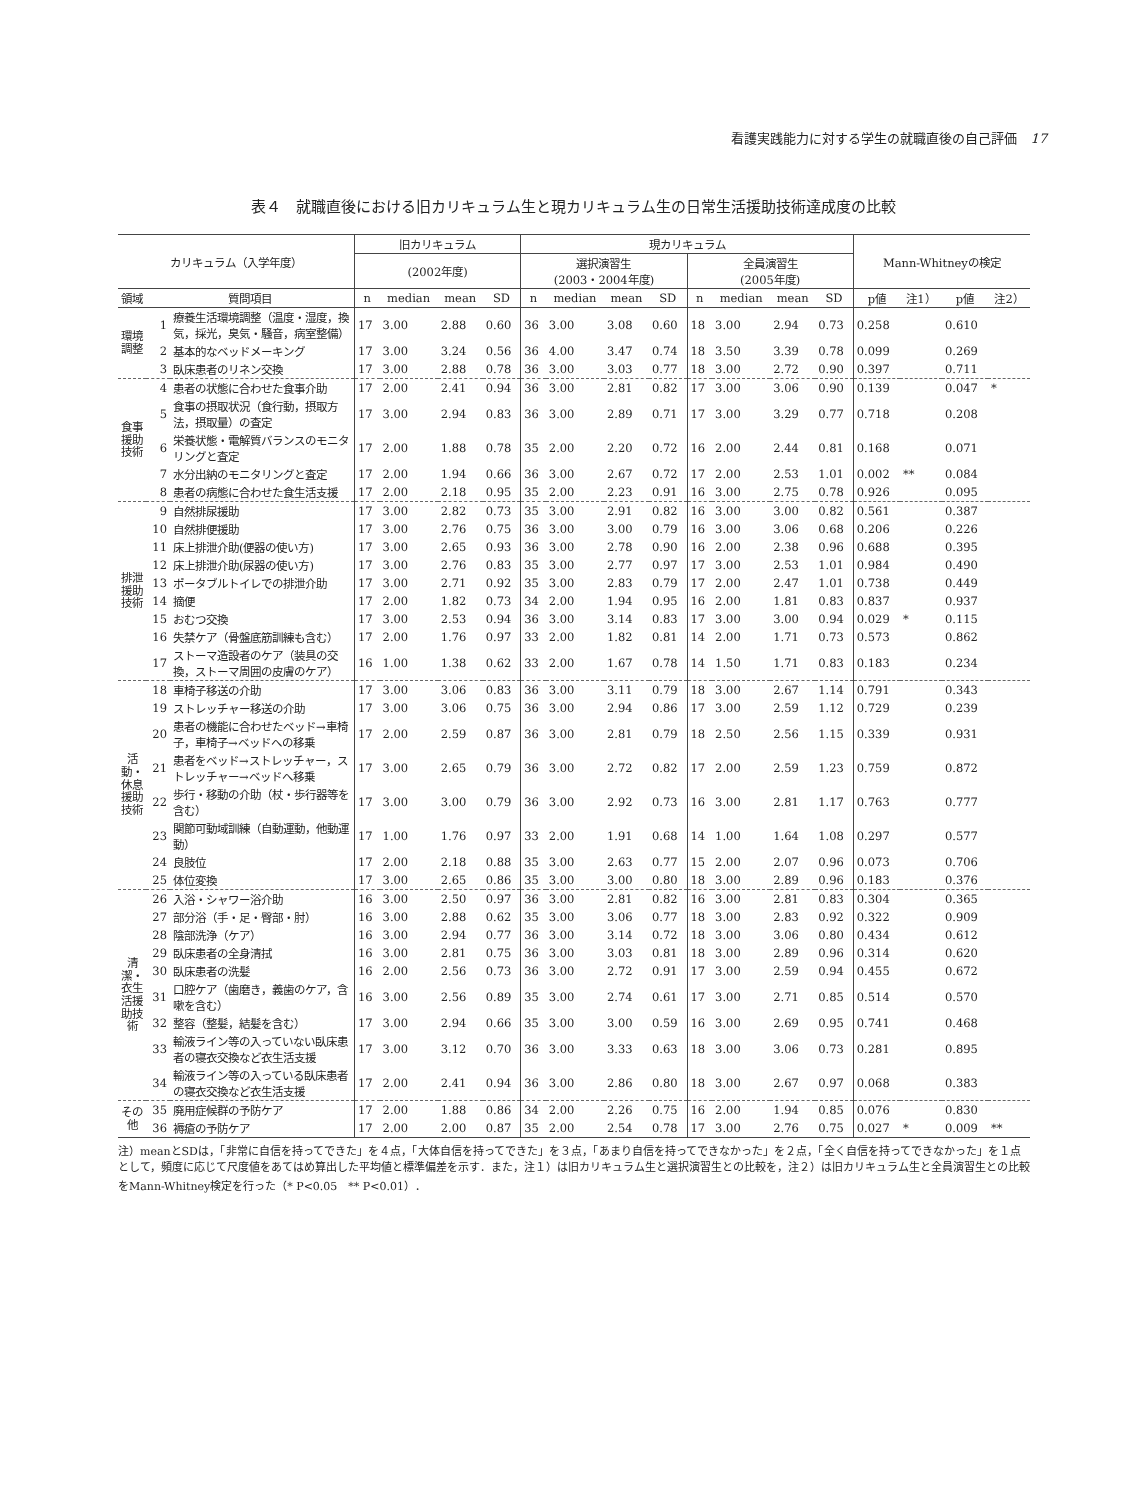看護実践能力に対する学生の就職直後の自己評価　17
表４　就職直後における旧カリキュラム生と現カリキュラム生の日常生活援助技術達成度の比較
| カリキュラム（入学年度） | | | 旧カリキュラム | | | | 現カリキュラム | | | | | | | | Mann-Whitneyの検定 | | | |
| --- | --- | --- | --- | --- | --- | --- | --- | --- | --- | --- | --- | --- | --- | --- | --- | --- | --- | --- |
| | | | (2002年度) | | | | 選択演習生 (2003・2004年度) | | | | 全員演習生 (2005年度) | | | | | | | |
| 領域 | 質問項目 | | n | median | mean | SD | n | median | mean | SD | n | median | mean | SD | p値 | 注1） | p値 | 注2） |
| 環境調整 | 1 | 療養生活環境調整（温度・湿度，換気，採光，臭気・騒音，病室整備） | 17 | 3.00 | 2.88 | 0.60 | 36 | 3.00 | 3.08 | 0.60 | 18 | 3.00 | 2.94 | 0.73 | 0.258 | | 0.610 | |
| | 2 | 基本的なベッドメーキング | 17 | 3.00 | 3.24 | 0.56 | 36 | 4.00 | 3.47 | 0.74 | 18 | 3.50 | 3.39 | 0.78 | 0.099 | | 0.269 | |
| | 3 | 臥床患者のリネン交換 | 17 | 3.00 | 2.88 | 0.78 | 36 | 3.00 | 3.03 | 0.77 | 18 | 3.00 | 2.72 | 0.90 | 0.397 | | 0.711 | |
| 食事援助技術 | 4 | 患者の状態に合わせた食事介助 | 17 | 2.00 | 2.41 | 0.94 | 36 | 3.00 | 2.81 | 0.82 | 17 | 3.00 | 3.06 | 0.90 | 0.139 | | 0.047 | * |
| | 5 | 食事の摂取状況（食行動，摂取方法，摂取量）の査定 | 17 | 3.00 | 2.94 | 0.83 | 36 | 3.00 | 2.89 | 0.71 | 17 | 3.00 | 3.29 | 0.77 | 0.718 | | 0.208 | |
| | 6 | 栄養状態・電解質バランスのモニタリングと査定 | 17 | 2.00 | 1.88 | 0.78 | 35 | 2.00 | 2.20 | 0.72 | 16 | 2.00 | 2.44 | 0.81 | 0.168 | | 0.071 | |
| | 7 | 水分出納のモニタリングと査定 | 17 | 2.00 | 1.94 | 0.66 | 36 | 3.00 | 2.67 | 0.72 | 17 | 2.00 | 2.53 | 1.01 | 0.002 | ** | 0.084 | |
| | 8 | 患者の病態に合わせた食生活支援 | 17 | 2.00 | 2.18 | 0.95 | 35 | 2.00 | 2.23 | 0.91 | 16 | 3.00 | 2.75 | 0.78 | 0.926 | | 0.095 | |
| 排泄援助技術 | 9 | 自然排尿援助 | 17 | 3.00 | 2.82 | 0.73 | 35 | 3.00 | 2.91 | 0.82 | 16 | 3.00 | 3.00 | 0.82 | 0.561 | | 0.387 | |
| | 10 | 自然排便援助 | 17 | 3.00 | 2.76 | 0.75 | 36 | 3.00 | 3.00 | 0.79 | 16 | 3.00 | 3.06 | 0.68 | 0.206 | | 0.226 | |
| | 11 | 床上排泄介助(便器の使い方) | 17 | 3.00 | 2.65 | 0.93 | 36 | 3.00 | 2.78 | 0.90 | 16 | 2.00 | 2.38 | 0.96 | 0.688 | | 0.395 | |
| | 12 | 床上排泄介助(尿器の使い方) | 17 | 3.00 | 2.76 | 0.83 | 35 | 3.00 | 2.77 | 0.97 | 17 | 3.00 | 2.53 | 1.01 | 0.984 | | 0.490 | |
| | 13 | ポータブルトイレでの排泄介助 | 17 | 3.00 | 2.71 | 0.92 | 35 | 3.00 | 2.83 | 0.79 | 17 | 2.00 | 2.47 | 1.01 | 0.738 | | 0.449 | |
| | 14 | 摘便 | 17 | 2.00 | 1.82 | 0.73 | 34 | 2.00 | 1.94 | 0.95 | 16 | 2.00 | 1.81 | 0.83 | 0.837 | | 0.937 | |
| | 15 | おむつ交換 | 17 | 3.00 | 2.53 | 0.94 | 36 | 3.00 | 3.14 | 0.83 | 17 | 3.00 | 3.00 | 0.94 | 0.029 | * | 0.115 | |
| | 16 | 失禁ケア（骨盤底筋訓練も含む） | 17 | 2.00 | 1.76 | 0.97 | 33 | 2.00 | 1.82 | 0.81 | 14 | 2.00 | 1.71 | 0.73 | 0.573 | | 0.862 | |
| | 17 | ストーマ造設者のケア（装具の交換，ストーマ周囲の皮膚のケア） | 16 | 1.00 | 1.38 | 0.62 | 33 | 2.00 | 1.67 | 0.78 | 14 | 1.50 | 1.71 | 0.83 | 0.183 | | 0.234 | |
| 活動・休息援助技術 | 18 | 車椅子移送の介助 | 17 | 3.00 | 3.06 | 0.83 | 36 | 3.00 | 3.11 | 0.79 | 18 | 3.00 | 2.67 | 1.14 | 0.791 | | 0.343 | |
| | 19 | ストレッチャー移送の介助 | 17 | 3.00 | 3.06 | 0.75 | 36 | 3.00 | 2.94 | 0.86 | 17 | 3.00 | 2.59 | 1.12 | 0.729 | | 0.239 | |
| | 20 | 患者の機能に合わせたベッド→車椅子，車椅子→ベッドへの移乗 | 17 | 2.00 | 2.59 | 0.87 | 36 | 3.00 | 2.81 | 0.79 | 18 | 2.50 | 2.56 | 1.15 | 0.339 | | 0.931 | |
| | 21 | 患者をベッド→ストレッチャー，ストレッチャー→ベッドへ移乗 | 17 | 3.00 | 2.65 | 0.79 | 36 | 3.00 | 2.72 | 0.82 | 17 | 2.00 | 2.59 | 1.23 | 0.759 | | 0.872 | |
| | 22 | 歩行・移動の介助（杖・歩行器等を含む） | 17 | 3.00 | 3.00 | 0.79 | 36 | 3.00 | 2.92 | 0.73 | 16 | 3.00 | 2.81 | 1.17 | 0.763 | | 0.777 | |
| | 23 | 関節可動域訓練（自動運動，他動運動） | 17 | 1.00 | 1.76 | 0.97 | 33 | 2.00 | 1.91 | 0.68 | 14 | 1.00 | 1.64 | 1.08 | 0.297 | | 0.577 | |
| | 24 | 良肢位 | 17 | 2.00 | 2.18 | 0.88 | 35 | 3.00 | 2.63 | 0.77 | 15 | 2.00 | 2.07 | 0.96 | 0.073 | | 0.706 | |
| | 25 | 体位変換 | 17 | 3.00 | 2.65 | 0.86 | 35 | 3.00 | 3.00 | 0.80 | 18 | 3.00 | 2.89 | 0.96 | 0.183 | | 0.376 | |
| 清潔・衣生活援助技術 | 26 | 入浴・シャワー浴介助 | 16 | 3.00 | 2.50 | 0.97 | 36 | 3.00 | 2.81 | 0.82 | 16 | 3.00 | 2.81 | 0.83 | 0.304 | | 0.365 | |
| | 27 | 部分浴（手・足・臀部・肘） | 16 | 3.00 | 2.88 | 0.62 | 35 | 3.00 | 3.06 | 0.77 | 18 | 3.00 | 2.83 | 0.92 | 0.322 | | 0.909 | |
| | 28 | 陰部洗浄（ケア） | 16 | 3.00 | 2.94 | 0.77 | 36 | 3.00 | 3.14 | 0.72 | 18 | 3.00 | 3.06 | 0.80 | 0.434 | | 0.612 | |
| | 29 | 臥床患者の全身清拭 | 16 | 3.00 | 2.81 | 0.75 | 36 | 3.00 | 3.03 | 0.81 | 18 | 3.00 | 2.89 | 0.96 | 0.314 | | 0.620 | |
| | 30 | 臥床患者の洗髪 | 16 | 2.00 | 2.56 | 0.73 | 36 | 3.00 | 2.72 | 0.91 | 17 | 3.00 | 2.59 | 0.94 | 0.455 | | 0.672 | |
| | 31 | 口腔ケア（歯磨き，義歯のケア，含嗽を含む） | 16 | 3.00 | 2.56 | 0.89 | 35 | 3.00 | 2.74 | 0.61 | 17 | 3.00 | 2.71 | 0.85 | 0.514 | | 0.570 | |
| | 32 | 整容（整髪，結髪を含む） | 17 | 3.00 | 2.94 | 0.66 | 35 | 3.00 | 3.00 | 0.59 | 16 | 3.00 | 2.69 | 0.95 | 0.741 | | 0.468 | |
| | 33 | 輸液ライン等の入っていない臥床患者の寝衣交換など衣生活支援 | 17 | 3.00 | 3.12 | 0.70 | 36 | 3.00 | 3.33 | 0.63 | 18 | 3.00 | 3.06 | 0.73 | 0.281 | | 0.895 | |
| | 34 | 輸液ライン等の入っている臥床患者の寝衣交換など衣生活支援 | 17 | 2.00 | 2.41 | 0.94 | 36 | 3.00 | 2.86 | 0.80 | 18 | 3.00 | 2.67 | 0.97 | 0.068 | | 0.383 | |
| その他 | 35 | 廃用症候群の予防ケア | 17 | 2.00 | 1.88 | 0.86 | 34 | 2.00 | 2.26 | 0.75 | 16 | 2.00 | 1.94 | 0.85 | 0.076 | | 0.830 | |
| | 36 | 褥瘡の予防ケア | 17 | 2.00 | 2.00 | 0.87 | 35 | 2.00 | 2.54 | 0.78 | 17 | 3.00 | 2.76 | 0.75 | 0.027 | * | 0.009 | ** |
注）meanとSDは，「非常に自信を持ってできた」を４点，「大体自信を持ってできた」を３点，「あまり自信を持ってできなかった」を２点，「全く自信を持ってできなかった」を１点として，頻度に応じて尺度値をあてはめ算出した平均値と標準偏差を示す．また，注１）は旧カリキュラム生と選択演習生との比較を，注２）は旧カリキュラム生と全員演習生との比較をMann-Whitney検定を行った（* P<0.05　** P<0.01）．